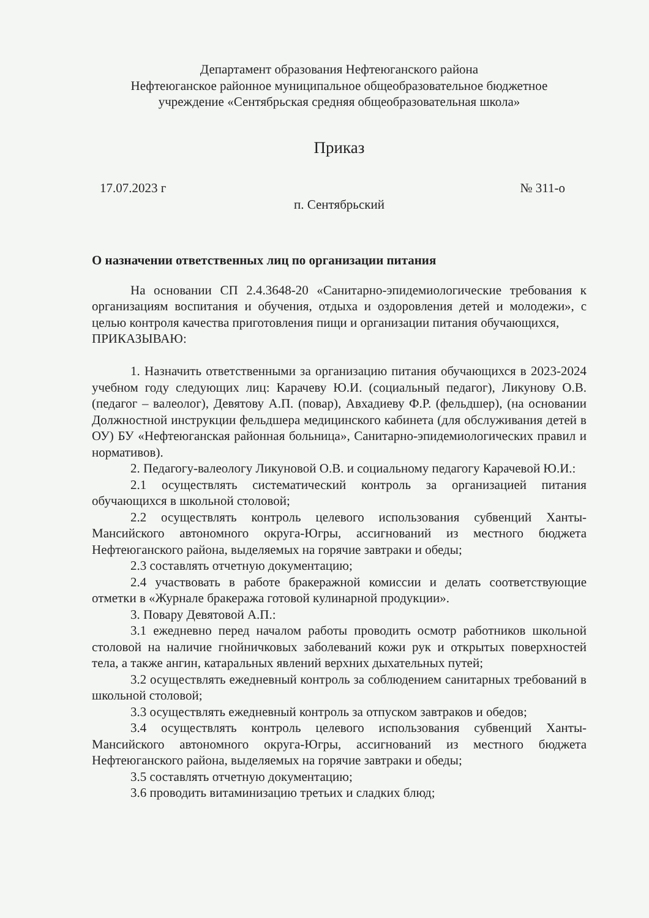Департамент образования Нефтеюганского района
Нефтеюганское районное муниципальное общеобразовательное бюджетное
учреждение «Сентябрьская средняя общеобразовательная школа»
Приказ
17.07.2023 г № 311-о
п. Сентябрьский
О назначении ответственных лиц по организации питания
На основании СП 2.4.3648-20 «Санитарно-эпидемиологические требования к организациям воспитания и обучения, отдыха и оздоровления детей и молодежи», с целью контроля качества приготовления пищи и организации питания обучающихся,
ПРИКАЗЫВАЮ:
1. Назначить ответственными за организацию питания обучающихся в 2023-2024 учебном году следующих лиц: Карачеву Ю.И. (социальный педагог), Ликунову О.В. (педагог – валеолог), Девятову А.П. (повар), Авхадиеву Ф.Р. (фельдшер), (на основании Должностной инструкции фельдшера медицинского кабинета (для обслуживания детей в ОУ) БУ «Нефтеюганская районная больница», Санитарно-эпидемиологических правил и нормативов).
2. Педагогу-валеологу Ликуновой О.В. и социальному педагогу Карачевой Ю.И.:
2.1 осуществлять систематический контроль за организацией питания обучающихся в школьной столовой;
2.2 осуществлять контроль целевого использования субвенций Ханты-Мансийского автономного округа-Югры, ассигнований из местного бюджета Нефтеюганского района, выделяемых на горячие завтраки и обеды;
2.3 составлять отчетную документацию;
2.4 участвовать в работе бракеражной комиссии и делать соответствующие отметки в «Журнале бракеража готовой кулинарной продукции».
3. Повару Девятовой А.П.:
3.1 ежедневно перед началом работы проводить осмотр работников школьной столовой на наличие гнойничковых заболеваний кожи рук и открытых поверхностей тела, а также ангин, катаральных явлений верхних дыхательных путей;
3.2 осуществлять ежедневный контроль за соблюдением санитарных требований в школьной столовой;
3.3 осуществлять ежедневный контроль за отпуском завтраков и обедов;
3.4 осуществлять контроль целевого использования субвенций Ханты-Мансийского автономного округа-Югры, ассигнований из местного бюджета Нефтеюганского района, выделяемых на горячие завтраки и обеды;
3.5 составлять отчетную документацию;
3.6 проводить витаминизацию третьих и сладких блюд;